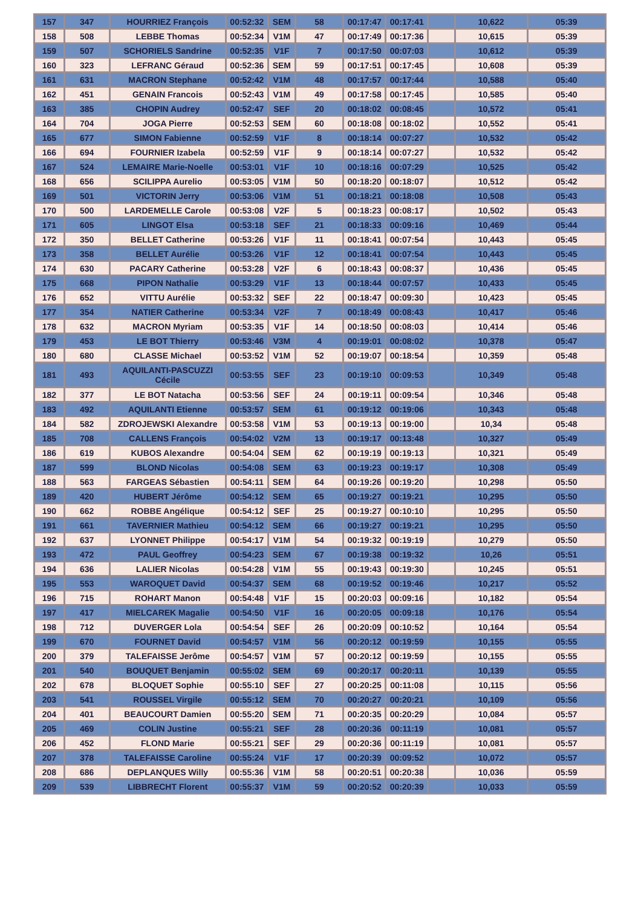| 157 | 347 | HOURRIEZ François | 00:52:32 | SEM | 58 | 00:17:47 | 00:17:41 | | 10,622 | 05:39 |
| 158 | 508 | LEBBE Thomas | 00:52:34 | V1M | 47 | 00:17:49 | 00:17:36 | | 10,615 | 05:39 |
| 159 | 507 | SCHORIELS Sandrine | 00:52:35 | V1F | 7 | 00:17:50 | 00:07:03 | | 10,612 | 05:39 |
| 160 | 323 | LEFRANC Géraud | 00:52:36 | SEM | 59 | 00:17:51 | 00:17:45 | | 10,608 | 05:39 |
| 161 | 631 | MACRON Stephane | 00:52:42 | V1M | 48 | 00:17:57 | 00:17:44 | | 10,588 | 05:40 |
| 162 | 451 | GENAIN Francois | 00:52:43 | V1M | 49 | 00:17:58 | 00:17:45 | | 10,585 | 05:40 |
| 163 | 385 | CHOPIN Audrey | 00:52:47 | SEF | 20 | 00:18:02 | 00:08:45 | | 10,572 | 05:41 |
| 164 | 704 | JOGA Pierre | 00:52:53 | SEM | 60 | 00:18:08 | 00:18:02 | | 10,552 | 05:41 |
| 165 | 677 | SIMON Fabienne | 00:52:59 | V1F | 8 | 00:18:14 | 00:07:27 | | 10,532 | 05:42 |
| 166 | 694 | FOURNIER Izabela | 00:52:59 | V1F | 9 | 00:18:14 | 00:07:27 | | 10,532 | 05:42 |
| 167 | 524 | LEMAIRE Marie-Noelle | 00:53:01 | V1F | 10 | 00:18:16 | 00:07:29 | | 10,525 | 05:42 |
| 168 | 656 | SCILIPPA Aurelio | 00:53:05 | V1M | 50 | 00:18:20 | 00:18:07 | | 10,512 | 05:42 |
| 169 | 501 | VICTORIN Jerry | 00:53:06 | V1M | 51 | 00:18:21 | 00:18:08 | | 10,508 | 05:43 |
| 170 | 500 | LARDEMELLE Carole | 00:53:08 | V2F | 5 | 00:18:23 | 00:08:17 | | 10,502 | 05:43 |
| 171 | 605 | LINGOT Elsa | 00:53:18 | SEF | 21 | 00:18:33 | 00:09:16 | | 10,469 | 05:44 |
| 172 | 350 | BELLET Catherine | 00:53:26 | V1F | 11 | 00:18:41 | 00:07:54 | | 10,443 | 05:45 |
| 173 | 358 | BELLET Aurélie | 00:53:26 | V1F | 12 | 00:18:41 | 00:07:54 | | 10,443 | 05:45 |
| 174 | 630 | PACARY Catherine | 00:53:28 | V2F | 6 | 00:18:43 | 00:08:37 | | 10,436 | 05:45 |
| 175 | 668 | PIPON Nathalie | 00:53:29 | V1F | 13 | 00:18:44 | 00:07:57 | | 10,433 | 05:45 |
| 176 | 652 | VITTU Aurélie | 00:53:32 | SEF | 22 | 00:18:47 | 00:09:30 | | 10,423 | 05:45 |
| 177 | 354 | NATIER Catherine | 00:53:34 | V2F | 7 | 00:18:49 | 00:08:43 | | 10,417 | 05:46 |
| 178 | 632 | MACRON Myriam | 00:53:35 | V1F | 14 | 00:18:50 | 00:08:03 | | 10,414 | 05:46 |
| 179 | 453 | LE BOT Thierry | 00:53:46 | V3M | 4 | 00:19:01 | 00:08:02 | | 10,378 | 05:47 |
| 180 | 680 | CLASSE Michael | 00:53:52 | V1M | 52 | 00:19:07 | 00:18:54 | | 10,359 | 05:48 |
| 181 | 493 | AQUILANTI-PASCUZZI Cécile | 00:53:55 | SEF | 23 | 00:19:10 | 00:09:53 | | 10,349 | 05:48 |
| 182 | 377 | LE BOT Natacha | 00:53:56 | SEF | 24 | 00:19:11 | 00:09:54 | | 10,346 | 05:48 |
| 183 | 492 | AQUILANTI Etienne | 00:53:57 | SEM | 61 | 00:19:12 | 00:19:06 | | 10,343 | 05:48 |
| 184 | 582 | ZDROJEWSKI Alexandre | 00:53:58 | V1M | 53 | 00:19:13 | 00:19:00 | | 10,34 | 05:48 |
| 185 | 708 | CALLENS François | 00:54:02 | V2M | 13 | 00:19:17 | 00:13:48 | | 10,327 | 05:49 |
| 186 | 619 | KUBOS Alexandre | 00:54:04 | SEM | 62 | 00:19:19 | 00:19:13 | | 10,321 | 05:49 |
| 187 | 599 | BLOND Nicolas | 00:54:08 | SEM | 63 | 00:19:23 | 00:19:17 | | 10,308 | 05:49 |
| 188 | 563 | FARGEAS Sébastien | 00:54:11 | SEM | 64 | 00:19:26 | 00:19:20 | | 10,298 | 05:50 |
| 189 | 420 | HUBERT Jérôme | 00:54:12 | SEM | 65 | 00:19:27 | 00:19:21 | | 10,295 | 05:50 |
| 190 | 662 | ROBBE Angélique | 00:54:12 | SEF | 25 | 00:19:27 | 00:10:10 | | 10,295 | 05:50 |
| 191 | 661 | TAVERNIER Mathieu | 00:54:12 | SEM | 66 | 00:19:27 | 00:19:21 | | 10,295 | 05:50 |
| 192 | 637 | LYONNET Philippe | 00:54:17 | V1M | 54 | 00:19:32 | 00:19:19 | | 10,279 | 05:50 |
| 193 | 472 | PAUL Geoffrey | 00:54:23 | SEM | 67 | 00:19:38 | 00:19:32 | | 10,26 | 05:51 |
| 194 | 636 | LALIER Nicolas | 00:54:28 | V1M | 55 | 00:19:43 | 00:19:30 | | 10,245 | 05:51 |
| 195 | 553 | WAROQUET David | 00:54:37 | SEM | 68 | 00:19:52 | 00:19:46 | | 10,217 | 05:52 |
| 196 | 715 | ROHART Manon | 00:54:48 | V1F | 15 | 00:20:03 | 00:09:16 | | 10,182 | 05:54 |
| 197 | 417 | MIELCAREK Magalie | 00:54:50 | V1F | 16 | 00:20:05 | 00:09:18 | | 10,176 | 05:54 |
| 198 | 712 | DUVERGER Lola | 00:54:54 | SEF | 26 | 00:20:09 | 00:10:52 | | 10,164 | 05:54 |
| 199 | 670 | FOURNET David | 00:54:57 | V1M | 56 | 00:20:12 | 00:19:59 | | 10,155 | 05:55 |
| 200 | 379 | TALEFAISSE Jerôme | 00:54:57 | V1M | 57 | 00:20:12 | 00:19:59 | | 10,155 | 05:55 |
| 201 | 540 | BOUQUET Benjamin | 00:55:02 | SEM | 69 | 00:20:17 | 00:20:11 | | 10,139 | 05:55 |
| 202 | 678 | BLOQUET Sophie | 00:55:10 | SEF | 27 | 00:20:25 | 00:11:08 | | 10,115 | 05:56 |
| 203 | 541 | ROUSSEL Virgile | 00:55:12 | SEM | 70 | 00:20:27 | 00:20:21 | | 10,109 | 05:56 |
| 204 | 401 | BEAUCOURT Damien | 00:55:20 | SEM | 71 | 00:20:35 | 00:20:29 | | 10,084 | 05:57 |
| 205 | 469 | COLIN Justine | 00:55:21 | SEF | 28 | 00:20:36 | 00:11:19 | | 10,081 | 05:57 |
| 206 | 452 | FLOND Marie | 00:55:21 | SEF | 29 | 00:20:36 | 00:11:19 | | 10,081 | 05:57 |
| 207 | 378 | TALEFAISSE Caroline | 00:55:24 | V1F | 17 | 00:20:39 | 00:09:52 | | 10,072 | 05:57 |
| 208 | 686 | DEPLANQUES Willy | 00:55:36 | V1M | 58 | 00:20:51 | 00:20:38 | | 10,036 | 05:59 |
| 209 | 539 | LIBBRECHT Florent | 00:55:37 | V1M | 59 | 00:20:52 | 00:20:39 | | 10,033 | 05:59 |